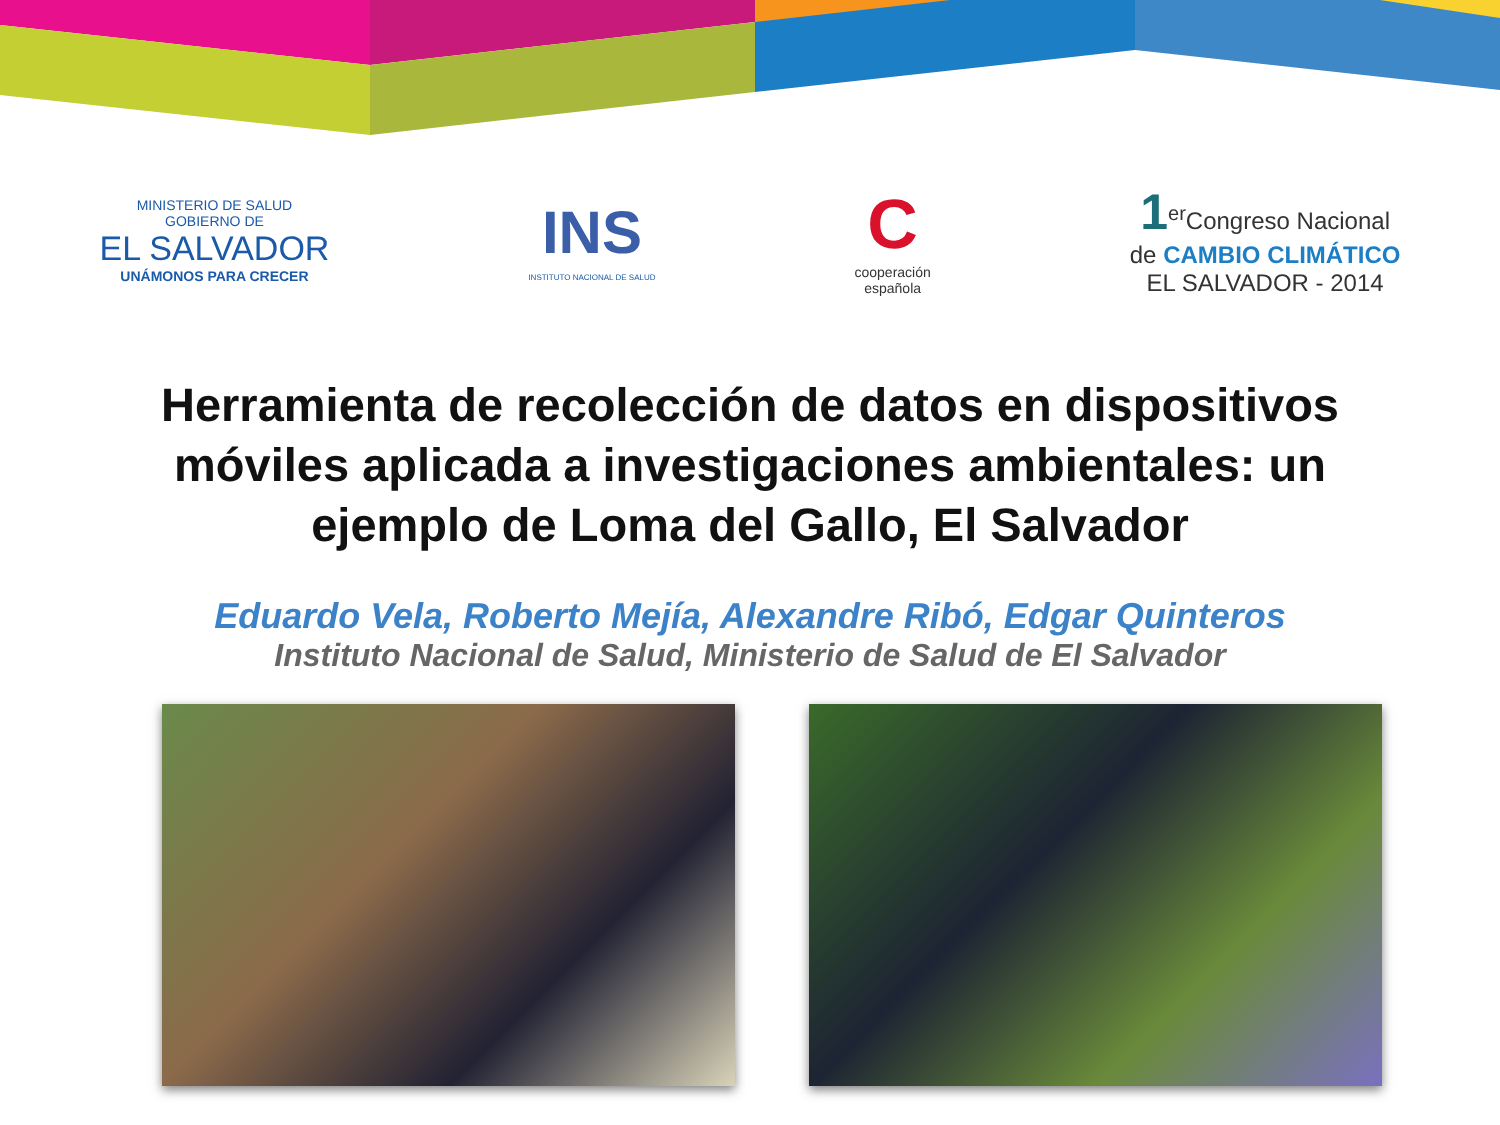MINISTERIO DE SALUD
GOBIERNO DE
EL SALVADOR
UNÁMONOS PARA CRECER
INS
INSTITUTO NACIONAL DE SALUD
C
cooperación
española
1<sup>er</sup>Congreso Nacional
de CAMBIO CLIMÁTICO
EL SALVADOR - 2014
Herramienta de recolección de datos en dispositivos móviles aplicada a investigaciones ambientales: un ejemplo de Loma del Gallo, El Salvador
Eduardo Vela, Roberto Mejía, Alexandre Ribó, Edgar Quinteros
Instituto Nacional de Salud, Ministerio de Salud de El Salvador